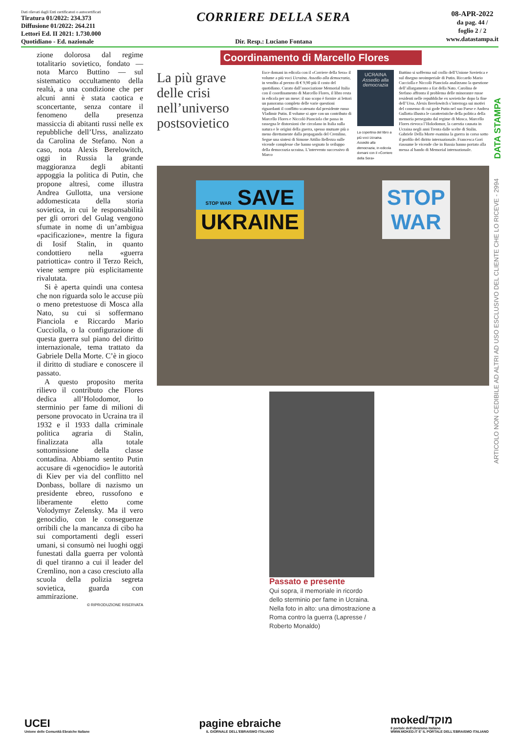Dati rilevati dagli Enti certificatori o autocertificati
Tiratura 01/2022: 234.373
Diffusione 01/2022: 264.211
Lettori Ed. II 2021: 1.730.000
Quotidiano - Ed. nazionale
CORRIERE DELLA SERA
Dir. Resp.: Luciano Fontana
08-APR-2022
da pag. 44 /
foglio 2 / 2
www.datastampa.it
zione dolorosa dal regime totalitario sovietico, fondato — nota Marco Buttino — sul sistematico occultamento della realtà, a una condizione che per alcuni anni è stata caotica e sconcertante, senza contare il fenomeno della presenza massiccia di abitanti russi nelle ex repubbliche dell’Urss, analizzato da Carolina de Stefano. Non a caso, nota Alexis Berelowitch, oggi in Russia la grande maggioranza degli abitanti appoggia la politica di Putin, che propone altresì, come illustra Andrea Gullotta, una versione addomesticata della storia sovietica, in cui le responsabilità per gli orrori del Gulag vengono sfumate in nome di un’ambigua «pacificazione», mentre la figura di Iosif Stalin, in quanto condottiero nella «guerra patriottica» contro il Terzo Reich, viene sempre più esplicitamente rivalutata.
Si è aperta quindi una contesa che non riguarda solo le accuse più o meno pretestuose di Mosca alla Nato, su cui si soffermano Pianciola e Riccardo Mario Cucciolla, o la configurazione di questa guerra sul piano del diritto internazionale, tema trattato da Gabriele Della Morte. C’è in gioco il diritto di studiare e conoscere il passato.
A questo proposito merita rilievo il contributo che Flores dedica all’Holodomor, lo sterminio per fame di milioni di persone provocato in Ucraina tra il 1932 e il 1933 dalla criminale politica agraria di Stalin, finalizzata alla totale sottomissione della classe contadina. Abbiamo sentito Putin accusare di «genocidio» le autorità di Kiev per via del conflitto nel Donbass, bollare di nazismo un presidente ebreo, russofono e liberamente eletto come Volodymyr Zelensky. Ma il vero genocidio, con le conseguenze orribili che la mancanza di cibo ha sui comportamenti degli esseri umani, si consumò nei luoghi oggi funestati dalla guerra per volontà di quel tiranno a cui il leader del Cremlino, non a caso cresciuto alla scuola della polizia segreta sovietica, guarda con ammirazione.
© RIPRODUZIONE RISERVATA
Coordinamento di Marcello Flores
La più grave delle crisi nell’universo postsovietico
Esce domani in edicola con il «Corriere della Sera» il volume a più voci Ucraina. Assedio alla democrazia, in vendita al prezzo di € 9,90 più il costo del quotidiano. Curato dall’associazione Memorial Italia con il coordinamento di Marcello Flores, il libro resta in edicola per un mese: il suo scopo è fornire ai lettori un panorama completo delle varie questioni riguardanti il conflitto scatenato dal presidente russo Vladimir Putin. Il volume si apre con un contributo di Marcello Flores e Niccolò Pianciola che passa in rassegna le distorsioni che circolano in Italia sulla natura e le origini della guerra, spesso mutuate più o meno direttamente dalla propaganda del Cremlino. Segue una sintesi di Simone Attilio Bellezza sulle vicende complesse che hanno segnato lo sviluppo della democrazia ucraina. L’intervento successivo di Marco
UCRAINA
Assedio alla democrazia
La copertina del libro a più voci Ucraina. Assedio alla democrazia, in edicola domani con il «Corriere della Sera»
Buttino si sofferma sul crollo dell’Unione Sovietica e sul disegno neoimperiale di Putin. Riccardo Mario Cucciolla e Niccolò Pianciola analizzano la questione dell’allargamento a Est della Nato. Carolina de Stefano affronta il problema delle minoranze russe residenti nelle repubbliche ex sovietiche dopo la fine dell’Urss. Alexis Berelowitch s’interroga sui motivi del consenso di cui gode Putin nel suo Paese e Andrea Gullotta illustra le caratteristiche della politica della memoria perseguita dal regime di Mosca. Marcello Flores rievoca l’Holodomor, la carestia causata in Ucraina negli anni Trenta dalle scelte di Stalin. Gabriele Della Morte esamina la guerra in corso sotto il profilo del diritto internazionale. Francesca Gori riassume le vicende che in Russia hanno portato alla messa al bando di Memorial internazionale.
STOP WAR SAVE
UKRAINE
STOP
WAR
Passato e presente
Qui sopra, il memoriale in ricordo dello sterminio per fame in Ucraina. Nella foto in alto: una dimostrazione a Roma contro la guerra (Lapresse / Roberto Monaldo)
DATA STAMPA
ARTICOLO NON CEDIBILE AD ALTRI AD USO ESCLUSIVO DEL CLIENTE CHE LO RICEVE - 2994
UCEI
Unione delle Comunità Ebraiche Italiane
pagine ebraiche
IL GIORNALE DELL'EBRAISMO ITALIANO
moked/מוקד
il portale dell'ebraismo italiano
WWW.MOKED.IT E' IL PORTALE DELL'EBRAISMO ITALIANO